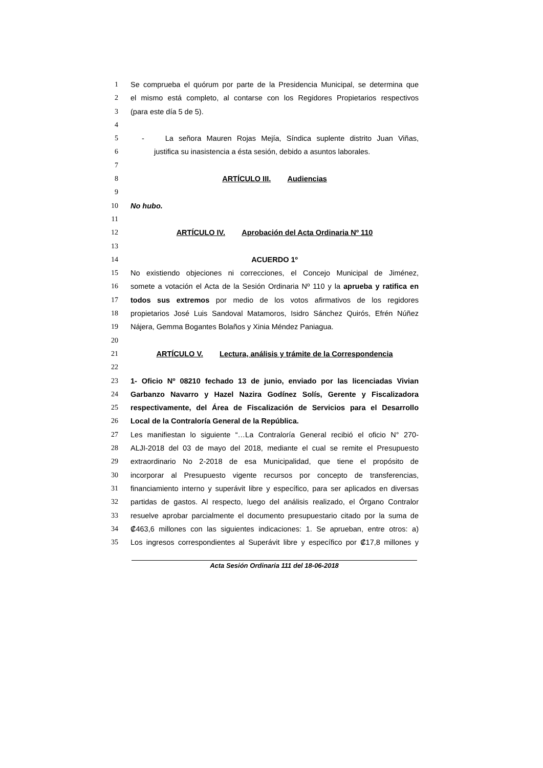1 Se comprueba el quórum por parte de la Presidencia Municipal, se determina que
2 el mismo está completo, al contarse con los Regidores Propietarios respectivos
3 (para este día 5 de 5).
4
5 - La señora Mauren Rojas Mejía, Síndica suplente distrito Juan Viñas,
6 justifica su inasistencia a ésta sesión, debido a asuntos laborales.
7
8 ARTÍCULO III. Audiencias
9
10 No hubo.
11
12 ARTÍCULO IV. Aprobación del Acta Ordinaria Nº 110
13
14 ACUERDO 1º
15 No existiendo objeciones ni correcciones, el Concejo Municipal de Jiménez,
16 somete a votación el Acta de la Sesión Ordinaria Nº 110 y la aprueba y ratifica en
17 todos sus extremos por medio de los votos afirmativos de los regidores
18 propietarios José Luis Sandoval Matamoros, Isidro Sánchez Quirós, Efrén Núñez
19 Nájera, Gemma Bogantes Bolaños y Xinia Méndez Paniagua.
20
21 ARTÍCULO V. Lectura, análisis y trámite de la Correspondencia
22
23 1- Oficio Nº 08210 fechado 13 de junio, enviado por las licenciadas Vivian
24 Garbanzo Navarro y Hazel Nazira Godínez Solís, Gerente y Fiscalizadora
25 respectivamente, del Área de Fiscalización de Servicios para el Desarrollo
26 Local de la Contraloría General de la República.
27 Les manifiestan lo siguiente “…La Contraloría General recibió el oficio N° 270-
28 ALJI-2018 del 03 de mayo del 2018, mediante el cual se remite el Presupuesto
29 extraordinario No 2-2018 de esa Municipalidad, que tiene el propósito de
30 incorporar al Presupuesto vigente recursos por concepto de transferencias,
31 financiamiento interno y superávit libre y específico, para ser aplicados en diversas
32 partidas de gastos. Al respecto, luego del análisis realizado, el Órgano Contralor
33 resuelve aprobar parcialmente el documento presupuestario citado por la suma de
34 ₡463,6 millones con las siguientes indicaciones: 1. Se aprueban, entre otros: a)
35 Los ingresos correspondientes al Superávit libre y específico por ₡17,8 millones y
Acta Sesión Ordinaria 111 del 18-06-2018